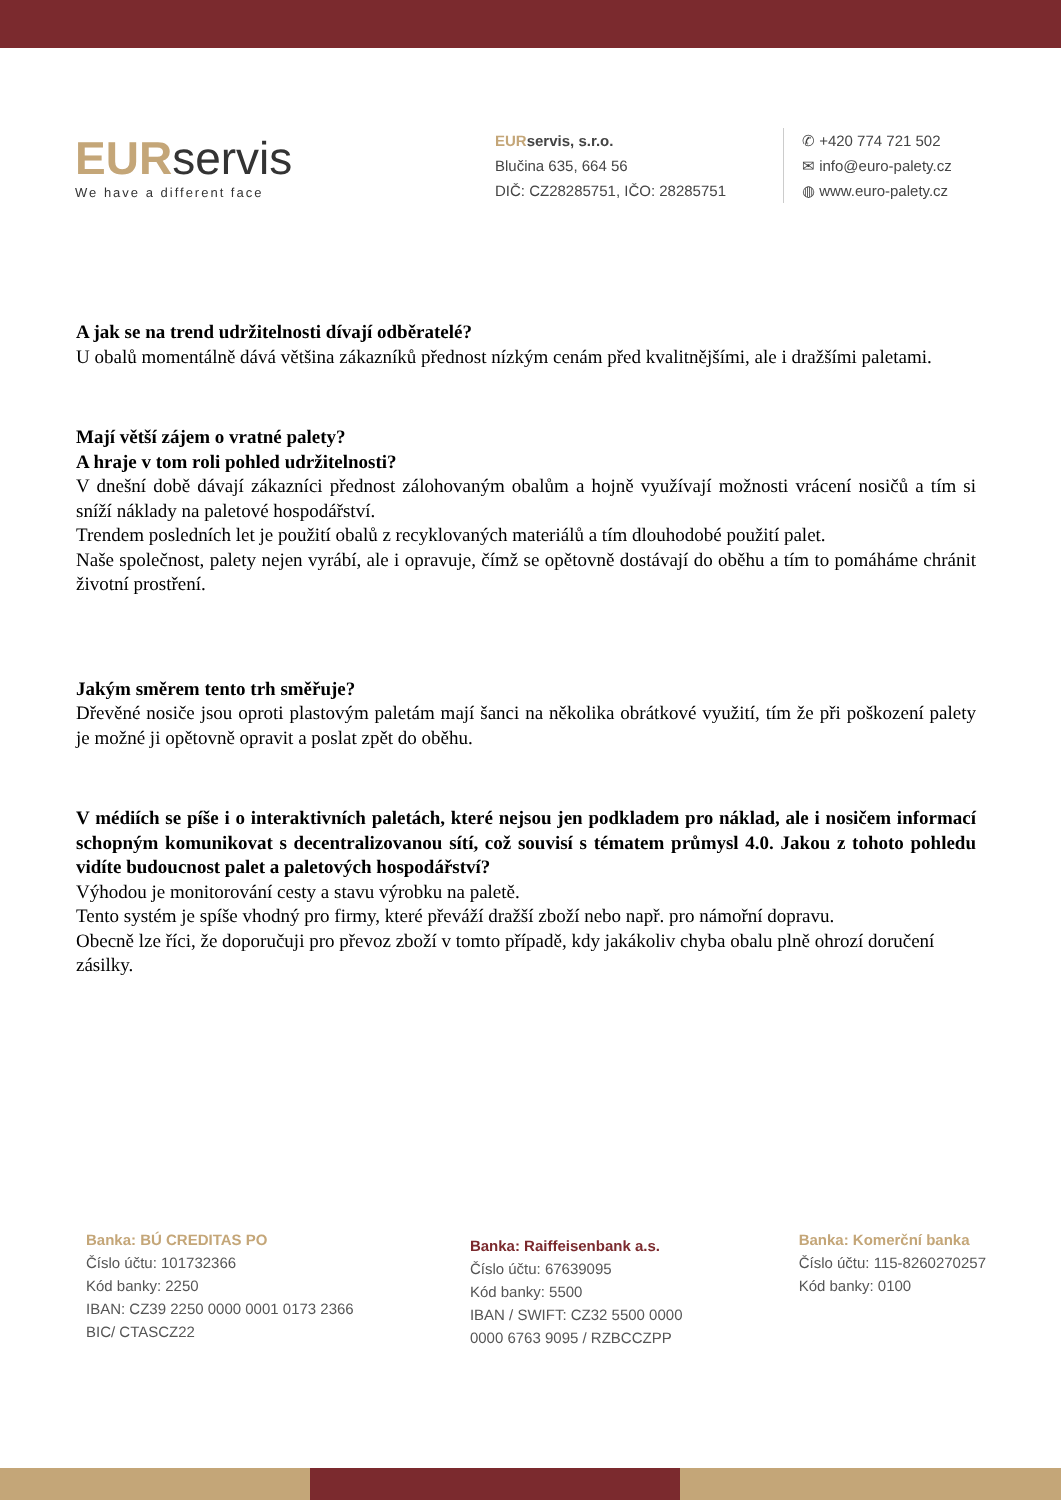EURservis
We have a different face
EURservis, s.r.o.
Blučina 635, 664 56
DIČ: CZ28285751, IČO: 28285751
✆ +420 774 721 502
✉ info@euro-palety.cz
◍ www.euro-palety.cz
A jak se na trend udržitelnosti dívají odběratelé?
U obalů momentálně dává většina zákazníků přednost nízkým cenám před kvalitnějšími, ale i dražšími paletami.
Mají větší zájem o vratné palety?
A hraje v tom roli pohled udržitelnosti?
V dnešní době dávají zákazníci přednost zálohovaným obalům a hojně využívají možnosti vrácení nosičů a tím si sníží náklady na paletové hospodářství.
Trendem posledních let je použití obalů z recyklovaných materiálů a tím dlouhodobé použití palet.
Naše společnost, palety nejen vyrábí, ale i opravuje, čímž se opětovně dostávají do oběhu a tím to pomáháme chránit životní prostření.
Jakým směrem tento trh směřuje?
Dřevěné nosiče jsou oproti plastovým paletám mají šanci na několika obrátkové využití, tím že při poškození palety je možné ji opětovně opravit a poslat zpět do oběhu.
V médiích se píše i o interaktivních paletách, které nejsou jen podkladem pro náklad, ale i nosičem informací schopným komunikovat s decentralizovanou sítí, což souvisí s tématem průmysl 4.0. Jakou z tohoto pohledu vidíte budoucnost palet a paletových hospodářství?
Výhodou je monitorování cesty a stavu výrobku na paletě.
Tento systém je spíše vhodný pro firmy, které převáží dražší zboží nebo např. pro námořní dopravu.
Obecně lze říci, že doporučuji pro převoz zboží v tomto případě, kdy jakákoliv chyba obalu plně ohrozí doručení zásilky.
Banka: BÚ CREDITAS PO
Číslo účtu: 101732366
Kód banky: 2250
IBAN: CZ39 2250 0000 0001 0173 2366
BIC/ CTASCZ22
Banka: Raiffeisenbank a.s.
Číslo účtu: 67639095
Kód banky: 5500
IBAN / SWIFT: CZ32 5500 0000
0000 6763 9095 / RZBCCZPP
Banka: Komerční banka
Číslo účtu: 115-8260270257
Kód banky: 0100